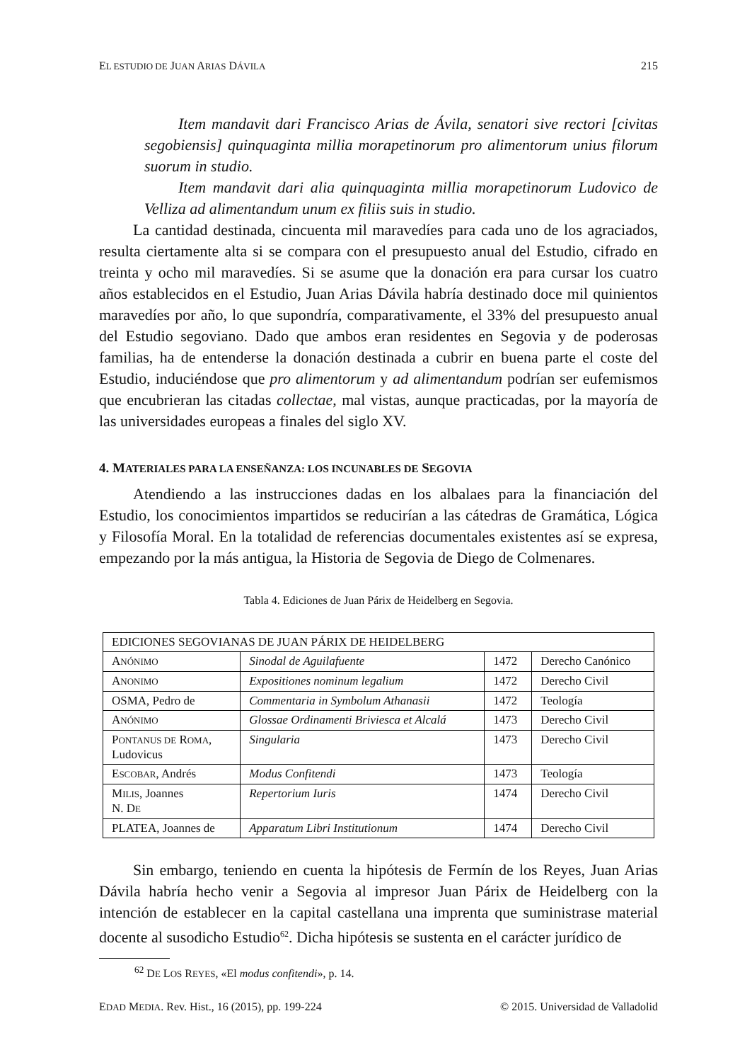EL ESTUDIO DE JUAN ARIAS DÁVILA 215
Item mandavit dari Francisco Arias de Ávila, senatori sive rectori [civitas segobiensis] quinquaginta millia morapetinorum pro alimentorum unius filorum suorum in studio.
Item mandavit dari alia quinquaginta millia morapetinorum Ludovico de Velliza ad alimentandum unum ex filiis suis in studio.
La cantidad destinada, cincuenta mil maravedíes para cada uno de los agraciados, resulta ciertamente alta si se compara con el presupuesto anual del Estudio, cifrado en treinta y ocho mil maravedíes. Si se asume que la donación era para cursar los cuatro años establecidos en el Estudio, Juan Arias Dávila habría destinado doce mil quinientos maravedíes por año, lo que supondría, comparativamente, el 33% del presupuesto anual del Estudio segoviano. Dado que ambos eran residentes en Segovia y de poderosas familias, ha de entenderse la donación destinada a cubrir en buena parte el coste del Estudio, induciéndose que pro alimentorum y ad alimentandum podrían ser eufemismos que encubrieran las citadas collectae, mal vistas, aunque practicadas, por la mayoría de las universidades europeas a finales del siglo XV.
4. MATERIALES PARA LA ENSEÑANZA: LOS INCUNABLES DE SEGOVIA
Atendiendo a las instrucciones dadas en los albalaes para la financiación del Estudio, los conocimientos impartidos se reducirían a las cátedras de Gramática, Lógica y Filosofía Moral. En la totalidad de referencias documentales existentes así se expresa, empezando por la más antigua, la Historia de Segovia de Diego de Colmenares.
Tabla 4. Ediciones de Juan Párix de Heidelberg en Segovia.
| EDICIONES SEGOVIANAS DE JUAN PÁRIX DE HEIDELBERG | | | |
| A NÓNIMO | Sinodal de Aguilafuente | 1472 | Derecho Canónico |
| A NONIMO | Expositiones nominum legalium | 1472 | Derecho Civil |
| OSMA, Pedro de | Commentaria in Symbolum Athanasii | 1472 | Teología |
| A NÓNIMO | Glossae Ordinamenti Briviesca et Alcalá | 1473 | Derecho Civil |
| P ONTANUS DE R OMA , Ludovicus | Singularia | 1473 | Derecho Civil |
| E SCOBAR , Andrés | Modus Confitendi | 1473 | Teología |
| M ILIS , Joannes N. D E | Repertorium Iuris | 1474 | Derecho Civil |
| PLATEA, Joannes de | Apparatum Libri Institutionum | 1474 | Derecho Civil |
Sin embargo, teniendo en cuenta la hipótesis de Fermín de los Reyes, Juan Arias Dávila habría hecho venir a Segovia al impresor Juan Párix de Heidelberg con la intención de establecer en la capital castellana una imprenta que suministrase material docente al susodicho Estudio<sup>62</sup>. Dicha hipótesis se sustenta en el carácter jurídico de
<sup>62</sup> DE LOS REYES, «El modus confitendi», p. 14.
EDAD MEDIA. Rev. Hist., 16 (2015), pp. 199-224 © 2015. Universidad de Valladolid